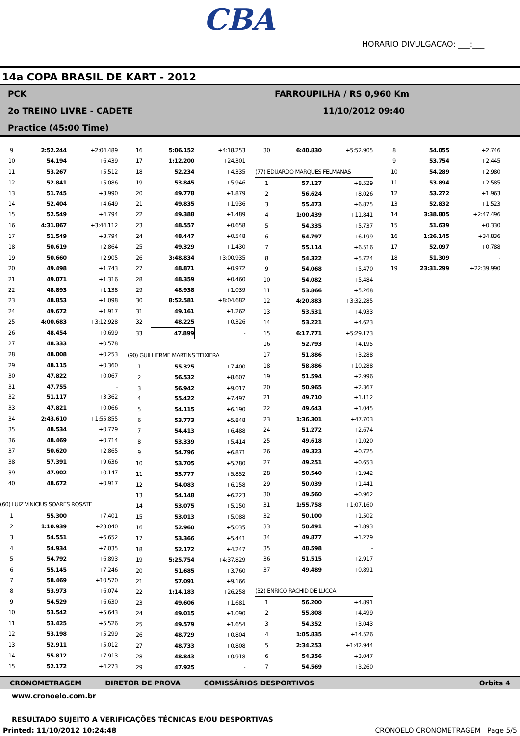CBA
HORARIO DIVULGACAO: ___:___
14a COPA BRASIL DE KART - 2012
PCK FARROUPILHA / RS 0,960 Km
2o TREINO LIVRE - CADETE 11/10/2012 09:40
Practice (45:00 Time)
| 9 | 2:52.244 | +2:04.489 |
| 10 | 54.194 | +6.439 |
| 11 | 53.267 | +5.512 |
| 12 | 52.841 | +5.086 |
| 13 | 51.745 | +3.990 |
| 14 | 52.404 | +4.649 |
| 15 | 52.549 | +4.794 |
| 16 | 4:31.867 | +3:44.112 |
| 17 | 51.549 | +3.794 |
| 18 | 50.619 | +2.864 |
| 19 | 50.660 | +2.905 |
| 20 | 49.498 | +1.743 |
| 21 | 49.071 | +1.316 |
| 22 | 48.893 | +1.138 |
| 23 | 48.853 | +1.098 |
| 24 | 49.672 | +1.917 |
| 25 | 4:00.683 | +3:12.928 |
| 26 | 48.454 | +0.699 |
| 27 | 48.333 | +0.578 |
| 28 | 48.008 | +0.253 |
| 29 | 48.115 | +0.360 |
| 30 | 47.822 | +0.067 |
| 31 | 47.755 | - |
| 32 | 51.117 | +3.362 |
| 33 | 47.821 | +0.066 |
| 34 | 2:43.610 | +1:55.855 |
| 35 | 48.534 | +0.779 |
| 36 | 48.469 | +0.714 |
| 37 | 50.620 | +2.865 |
| 38 | 57.391 | +9.636 |
| 39 | 47.902 | +0.147 |
| 40 | 48.672 | +0.917 |
| (60) LUIZ VINICIUS SOARES ROSATE | | |
| 1 | 55.300 | +7.401 |
| 2 | 1:10.939 | +23.040 |
| 3 | 54.551 | +6.652 |
| 4 | 54.934 | +7.035 |
| 5 | 54.792 | +6.893 |
| 6 | 55.145 | +7.246 |
| 7 | 58.469 | +10.570 |
| 8 | 53.973 | +6.074 |
| 9 | 54.529 | +6.630 |
| 10 | 53.542 | +5.643 |
| 11 | 53.425 | +5.526 |
| 12 | 53.198 | +5.299 |
| 13 | 52.911 | +5.012 |
| 14 | 55.812 | +7.913 |
| 15 | 52.172 | +4.273 |
| 16 | 5:06.152 | +4:18.253 |
| 17 | 1:12.200 | +24.301 |
| 18 | 52.234 | +4.335 |
| 19 | 53.845 | +5.946 |
| 20 | 49.778 | +1.879 |
| 21 | 49.835 | +1.936 |
| 22 | 49.388 | +1.489 |
| 23 | 48.557 | +0.658 |
| 24 | 48.447 | +0.548 |
| 25 | 49.329 | +1.430 |
| 26 | 3:48.834 | +3:00.935 |
| 27 | 48.871 | +0.972 |
| 28 | 48.359 | +0.460 |
| 29 | 48.938 | +1.039 |
| 30 | 8:52.581 | +8:04.682 |
| 31 | 49.161 | +1.262 |
| 32 | 48.225 | +0.326 |
| 33 | 47.899 | - |
| (90) GUILHERME MARTINS TEIXIERA | | |
| 1 | 55.325 | +7.400 |
| 2 | 56.532 | +8.607 |
| 3 | 56.942 | +9.017 |
| 4 | 55.422 | +7.497 |
| 5 | 54.115 | +6.190 |
| 6 | 53.773 | +5.848 |
| 7 | 54.413 | +6.488 |
| 8 | 53.339 | +5.414 |
| 9 | 54.796 | +6.871 |
| 10 | 53.705 | +5.780 |
| 11 | 53.777 | +5.852 |
| 12 | 54.083 | +6.158 |
| 13 | 54.148 | +6.223 |
| 14 | 53.075 | +5.150 |
| 15 | 53.013 | +5.088 |
| 16 | 52.960 | +5.035 |
| 17 | 53.366 | +5.441 |
| 18 | 52.172 | +4.247 |
| 19 | 5:25.754 | +4:37.829 |
| 20 | 51.685 | +3.760 |
| 21 | 57.091 | +9.166 |
| 22 | 1:14.183 | +26.258 |
| 23 | 49.606 | +1.681 |
| 24 | 49.015 | +1.090 |
| 25 | 49.579 | +1.654 |
| 26 | 48.729 | +0.804 |
| 27 | 48.733 | +0.808 |
| 28 | 48.843 | +0.918 |
| 29 | 47.925 | - |
| 30 | 6:40.830 | +5:52.905 |
| (77) EDUARDO MARQUES FELMANAS | | |
| 1 | 57.127 | +8.529 |
| 2 | 56.624 | +8.026 |
| 3 | 55.473 | +6.875 |
| 4 | 1:00.439 | +11.841 |
| 5 | 54.335 | +5.737 |
| 6 | 54.797 | +6.199 |
| 7 | 55.114 | +6.516 |
| 8 | 54.322 | +5.724 |
| 9 | 54.068 | +5.470 |
| 10 | 54.082 | +5.484 |
| 11 | 53.866 | +5.268 |
| 12 | 4:20.883 | +3:32.285 |
| 13 | 53.531 | +4.933 |
| 14 | 53.221 | +4.623 |
| 15 | 6:17.771 | +5:29.173 |
| 16 | 52.793 | +4.195 |
| 17 | 51.886 | +3.288 |
| 18 | 58.886 | +10.288 |
| 19 | 51.594 | +2.996 |
| 20 | 50.965 | +2.367 |
| 21 | 49.710 | +1.112 |
| 22 | 49.643 | +1.045 |
| 23 | 1:36.301 | +47.703 |
| 24 | 51.272 | +2.674 |
| 25 | 49.618 | +1.020 |
| 26 | 49.323 | +0.725 |
| 27 | 49.251 | +0.653 |
| 28 | 50.540 | +1.942 |
| 29 | 50.039 | +1.441 |
| 30 | 49.560 | +0.962 |
| 31 | 1:55.758 | +1:07.160 |
| 32 | 50.100 | +1.502 |
| 33 | 50.491 | +1.893 |
| 34 | 49.877 | +1.279 |
| 35 | 48.598 | - |
| 36 | 51.515 | +2.917 |
| 37 | 49.489 | +0.891 |
| (32) ENRICO RACHID DE LUCCA | | |
| 1 | 56.200 | +4.891 |
| 2 | 55.808 | +4.499 |
| 3 | 54.352 | +3.043 |
| 4 | 1:05.835 | +14.526 |
| 5 | 2:34.253 | +1:42.944 |
| 6 | 54.356 | +3.047 |
| 7 | 54.569 | +3.260 |
| 8 | 54.055 | +2.746 |
| 9 | 53.754 | +2.445 |
| 10 | 54.289 | +2.980 |
| 11 | 53.894 | +2.585 |
| 12 | 53.272 | +1.963 |
| 13 | 52.832 | +1.523 |
| 14 | 3:38.805 | +2:47.496 |
| 15 | 51.639 | +0.330 |
| 16 | 1:26.145 | +34.836 |
| 17 | 52.097 | +0.788 |
| 18 | 51.309 | - |
| 19 | 23:31.299 | +22:39.990 |
CRONOMETRAGEM DIRETOR DE PROVA COMISSÁRIOS DESPORTIVOS Orbits 4
www.cronoelo.com.br
RESULTADO SUJEITO A VERIFICAÇÕES TÉCNICAS E/OU DESPORTIVAS
Printed: 11/10/2012 10:24:48 CRONOELO CRONOMETRAGEM Page 5/5